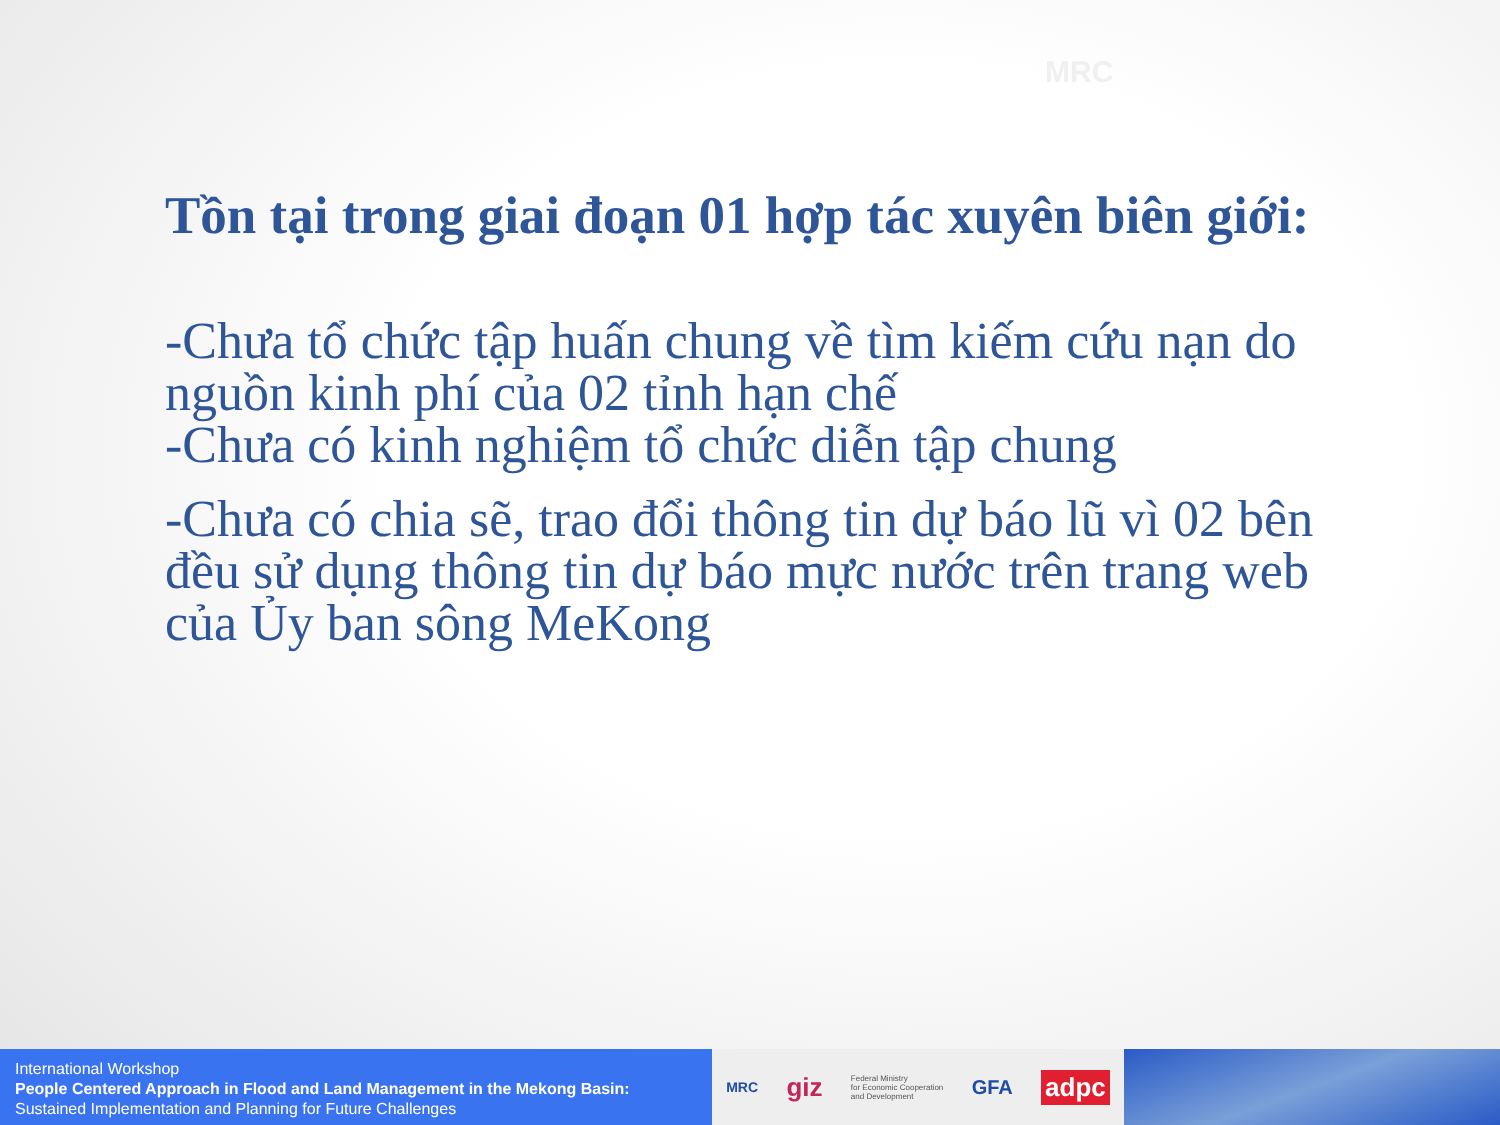MRC
Tồn tại trong giai đoạn 01 hợp tác xuyên biên giới:
-Chưa tổ chức tập huấn chung về tìm kiếm cứu nạn do nguồn kinh phí của 02 tỉnh hạn chế
-Chưa có kinh nghiệm tổ chức diễn tập chung
-Chưa có chia sẽ, trao đổi thông tin dự báo lũ vì 02 bên đều sử dụng thông tin dự báo mực nước trên trang web của Ủy ban sông MeKong
International Workshop
People Centered Approach in Flood and Land Management in the Mekong Basin:
Sustained Implementation and Planning for Future Challenges
MRC giz Federal Ministry
for Economic Cooperation
and Development GFA adpc